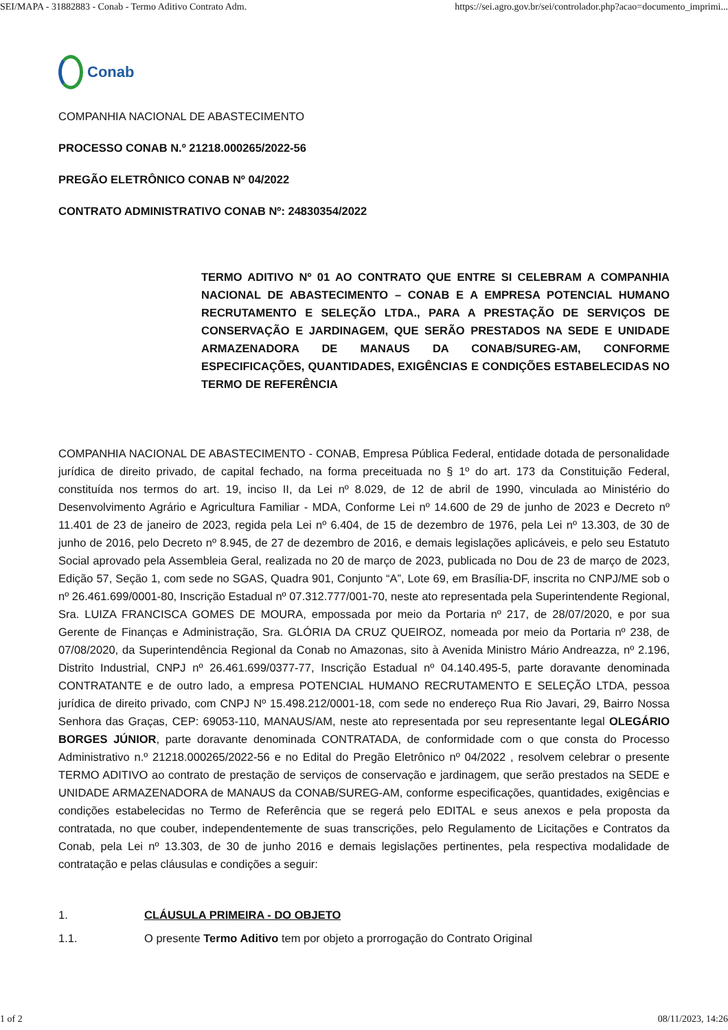SEI/MAPA - 31882883 - Conab - Termo Aditivo Contrato Adm. https://sei.agro.gov.br/sei/controlador.php?acao=documento_imprimi...
Conab
COMPANHIA NACIONAL DE ABASTECIMENTO
PROCESSO CONAB N.º 21218.000265/2022-56
PREGÃO ELETRÔNICO CONAB Nº 04/2022
CONTRATO ADMINISTRATIVO CONAB Nº: 24830354/2022
TERMO ADITIVO Nº 01 AO CONTRATO QUE ENTRE SI CELEBRAM A COMPANHIA NACIONAL DE ABASTECIMENTO – CONAB E A EMPRESA POTENCIAL HUMANO RECRUTAMENTO E SELEÇÃO LTDA., PARA A PRESTAÇÃO DE SERVIÇOS DE CONSERVAÇÃO E JARDINAGEM, QUE SERÃO PRESTADOS NA SEDE E UNIDADE ARMAZENADORA DE MANAUS DA CONAB/SUREG-AM, CONFORME ESPECIFICAÇÕES, QUANTIDADES, EXIGÊNCIAS E CONDIÇÕES ESTABELECIDAS NO TERMO DE REFERÊNCIA
COMPANHIA NACIONAL DE ABASTECIMENTO - CONAB, Empresa Pública Federal, entidade dotada de personalidade jurídica de direito privado, de capital fechado, na forma preceituada no § 1º do art. 173 da Constituição Federal, constituída nos termos do art. 19, inciso II, da Lei nº 8.029, de 12 de abril de 1990, vinculada ao Ministério do Desenvolvimento Agrário e Agricultura Familiar - MDA, Conforme Lei nº 14.600 de 29 de junho de 2023 e Decreto nº 11.401 de 23 de janeiro de 2023, regida pela Lei nº 6.404, de 15 de dezembro de 1976, pela Lei nº 13.303, de 30 de junho de 2016, pelo Decreto nº 8.945, de 27 de dezembro de 2016, e demais legislações aplicáveis, e pelo seu Estatuto Social aprovado pela Assembleia Geral, realizada no 20 de março de 2023, publicada no Dou de 23 de março de 2023, Edição 57, Seção 1, com sede no SGAS, Quadra 901, Conjunto “A”, Lote 69, em Brasília-DF, inscrita no CNPJ/ME sob o nº 26.461.699/0001-80, Inscrição Estadual nº 07.312.777/001-70, neste ato representada pela Superintendente Regional, Sra. LUIZA FRANCISCA GOMES DE MOURA, empossada por meio da Portaria nº 217, de 28/07/2020, e por sua Gerente de Finanças e Administração, Sra. GLÓRIA DA CRUZ QUEIROZ, nomeada por meio da Portaria nº 238, de 07/08/2020, da Superintendência Regional da Conab no Amazonas, sito à Avenida Ministro Mário Andreazza, nº 2.196, Distrito Industrial, CNPJ nº 26.461.699/0377-77, Inscrição Estadual nº 04.140.495-5, parte doravante denominada CONTRATANTE e de outro lado, a empresa POTENCIAL HUMANO RECRUTAMENTO E SELEÇÃO LTDA, pessoa jurídica de direito privado, com CNPJ Nº 15.498.212/0001-18, com sede no endereço Rua Rio Javari, 29, Bairro Nossa Senhora das Graças, CEP: 69053-110, MANAUS/AM, neste ato representada por seu representante legal OLEGÁRIO BORGES JÚNIOR, parte doravante denominada CONTRATADA, de conformidade com o que consta do Processo Administrativo n.º 21218.000265/2022-56 e no Edital do Pregão Eletrônico nº 04/2022 , resolvem celebrar o presente TERMO ADITIVO ao contrato de prestação de serviços de conservação e jardinagem, que serão prestados na SEDE e UNIDADE ARMAZENADORA de MANAUS da CONAB/SUREG-AM, conforme especificações, quantidades, exigências e condições estabelecidas no Termo de Referência que se regerá pelo EDITAL e seus anexos e pela proposta da contratada, no que couber, independentemente de suas transcrições, pelo Regulamento de Licitações e Contratos da Conab, pela Lei nº 13.303, de 30 de junho 2016 e demais legislações pertinentes, pela respectiva modalidade de contratação e pelas cláusulas e condições a seguir:
1. CLÁUSULA PRIMEIRA - DO OBJETO
1.1. O presente Termo Aditivo tem por objeto a prorrogação do Contrato Original
1 of 2 08/11/2023, 14:26